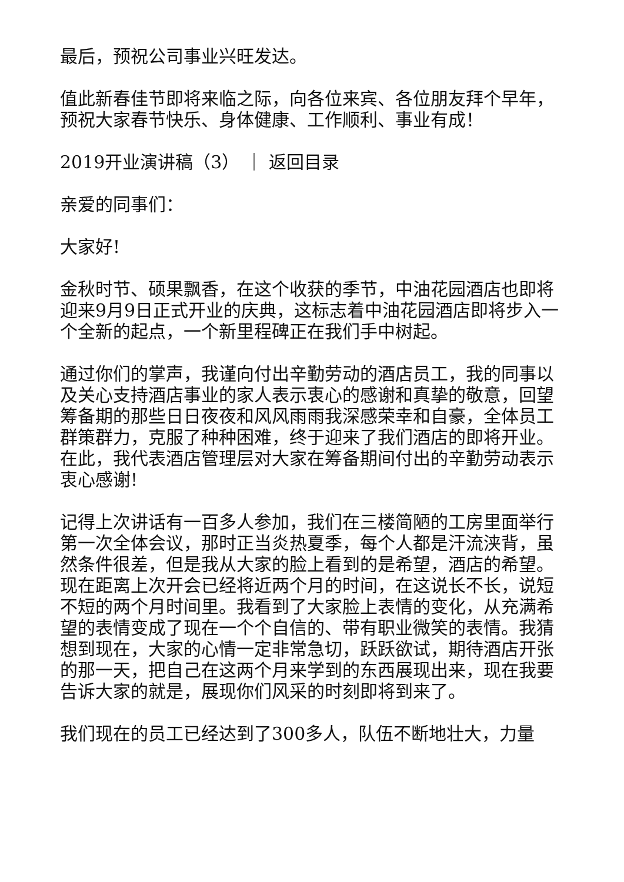最后，预祝公司事业兴旺发达。
值此新春佳节即将来临之际，向各位来宾、各位朋友拜个早年，预祝大家春节快乐、身体健康、工作顺利、事业有成！
2019开业演讲稿（3） ｜ 返回目录
亲爱的同事们：
大家好!
金秋时节、硕果飘香，在这个收获的季节，中油花园酒店也即将迎来9月9日正式开业的庆典，这标志着中油花园酒店即将步入一个全新的起点，一个新里程碑正在我们手中树起。
通过你们的掌声，我谨向付出辛勤劳动的酒店员工，我的同事以及关心支持酒店事业的家人表示衷心的感谢和真挚的敬意，回望筹备期的那些日日夜夜和风风雨雨我深感荣幸和自豪，全体员工群策群力，克服了种种困难，终于迎来了我们酒店的即将开业。在此，我代表酒店管理层对大家在筹备期间付出的辛勤劳动表示衷心感谢!
记得上次讲话有一百多人参加，我们在三楼简陋的工房里面举行第一次全体会议，那时正当炎热夏季，每个人都是汗流浃背，虽然条件很差，但是我从大家的脸上看到的是希望，酒店的希望。现在距离上次开会已经将近两个月的时间，在这说长不长，说短不短的两个月时间里。我看到了大家脸上表情的变化，从充满希望的表情变成了现在一个个自信的、带有职业微笑的表情。我猜想到现在，大家的心情一定非常急切，跃跃欲试，期待酒店开张的那一天，把自己在这两个月来学到的东西展现出来，现在我要告诉大家的就是，展现你们风采的时刻即将到来了。
我们现在的员工已经达到了300多人，队伍不断地壮大，力量